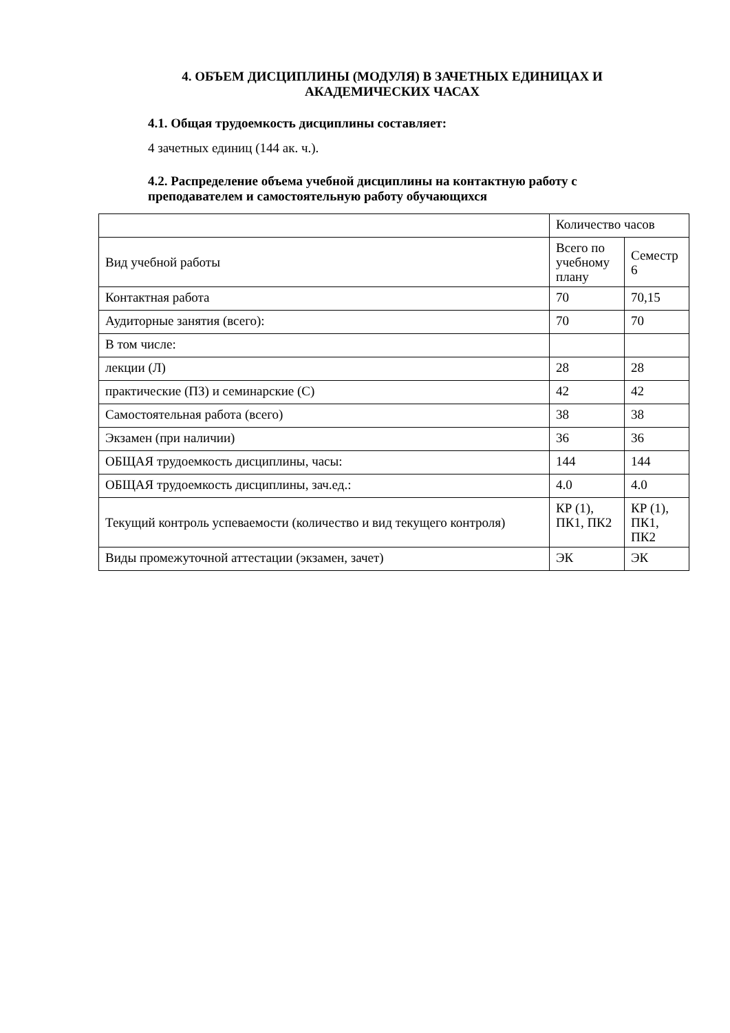4. ОБЪЕМ ДИСЦИПЛИНЫ (МОДУЛЯ) В ЗАЧЕТНЫХ ЕДИНИЦАХ И АКАДЕМИЧЕСКИХ ЧАСАХ
4.1. Общая трудоемкость дисциплины составляет:
4 зачетных единиц (144 ак. ч.).
4.2. Распределение объема учебной дисциплины на контактную работу с преподавателем и самостоятельную работу обучающихся
| | Количество часов | |
| Вид учебной работы | Всего по учебному плану | Семестр 6 |
| Контактная работа | 70 | 70,15 |
| Аудиторные занятия (всего): | 70 | 70 |
| В том числе: | | |
| лекции (Л) | 28 | 28 |
| практические (ПЗ) и семинарские (С) | 42 | 42 |
| Самостоятельная работа (всего) | 38 | 38 |
| Экзамен (при наличии) | 36 | 36 |
| ОБЩАЯ трудоемкость дисциплины, часы: | 144 | 144 |
| ОБЩАЯ трудоемкость дисциплины, зач.ед.: | 4.0 | 4.0 |
| Текущий контроль успеваемости (количество и вид текущего контроля) | КР (1), ПК1, ПК2 | КР (1), ПК1, ПК2 |
| Виды промежуточной аттестации (экзамен, зачет) | ЭК | ЭК |